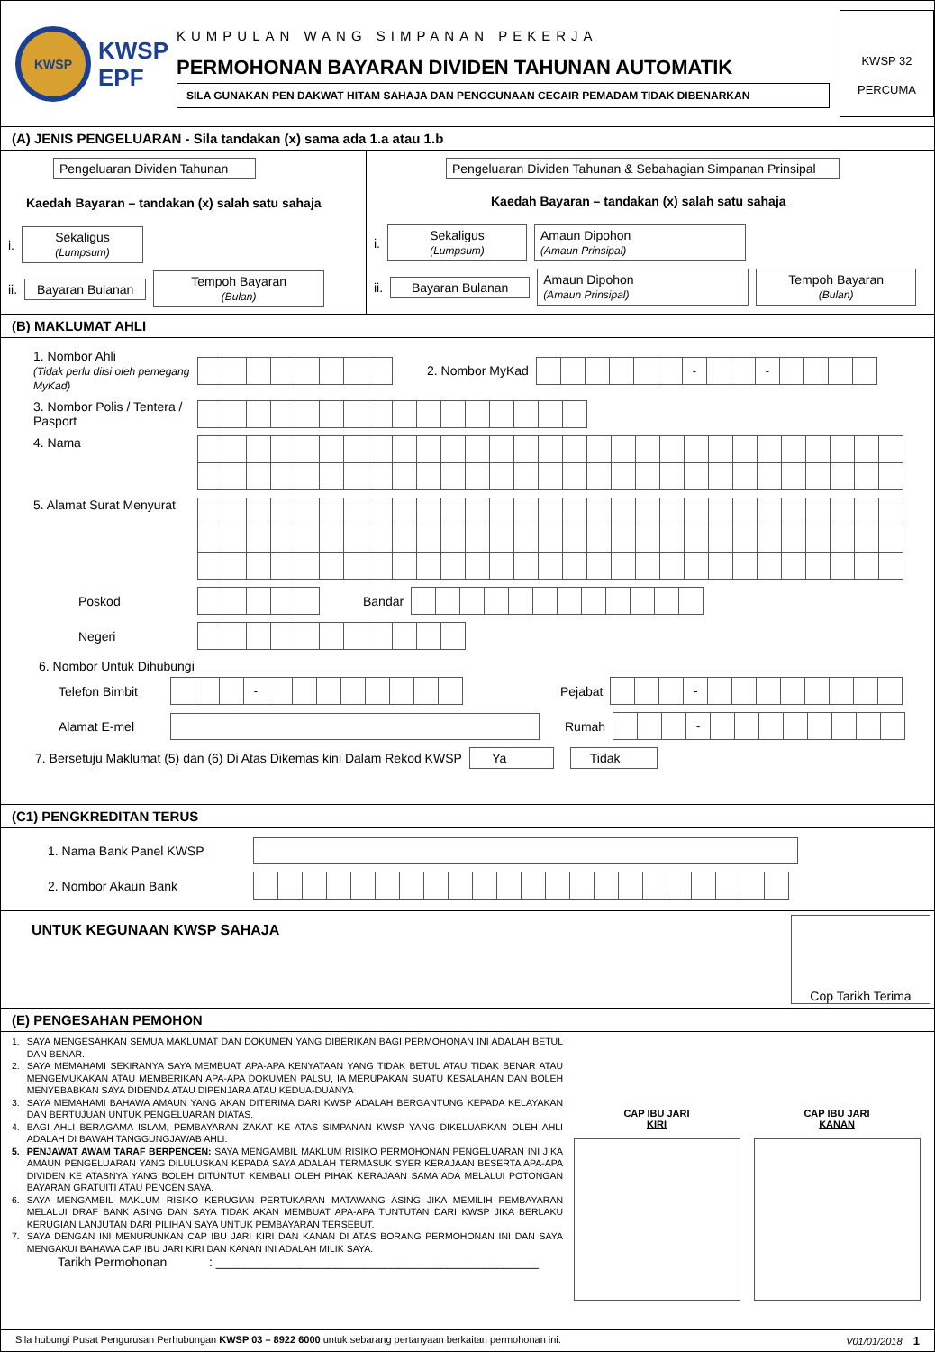KWSP
KWSP
EPF
KUMPULAN WANG SIMPANAN PEKERJA
PERMOHONAN BAYARAN DIVIDEN TAHUNAN AUTOMATIK
SILA GUNAKAN PEN DAKWAT HITAM SAHAJA DAN PENGGUNAAN CECAIR PEMADAM TIDAK DIBENARKAN
KWSP 32
PERCUMA
(A) JENIS PENGELUARAN - Sila tandakan (x) sama ada 1.a atau 1.b
Pengeluaran Dividen Tahunan
Kaedah Bayaran – tandakan (x) salah satu sahaja
i. Sekaligus
(Lumpsum)
ii. Bayaran Bulanan Tempoh Bayaran
(Bulan)
Pengeluaran Dividen Tahunan & Sebahagian Simpanan Prinsipal
Kaedah Bayaran – tandakan (x) salah satu sahaja
i. Sekaligus
(Lumpsum) Amaun Dipohon
(Amaun Prinsipal)
ii. Bayaran Bulanan Amaun Dipohon
(Amaun Prinsipal) Tempoh Bayaran
(Bulan)
(B) MAKLUMAT AHLI
1. Nombor Ahli
(Tidak perlu diisi oleh pemegang MyKad)
2. Nombor MyKad
| | | | | | | - | | | - | | | | |
3. Nombor Polis / Tentera / Pasport
4. Nama
5. Alamat Surat Menyurat
Poskod Bandar
Negeri
6. Nombor Untuk Dihubungi
Telefon Bimbit
| | | | - | | | | | | | | |
Pejabat
| | | | - | | | | | | | | |
Alamat E-mel Rumah
| | | | - | | | | | | | | |
7. Bersetuju Maklumat (5) dan (6) Di Atas Dikemas kini Dalam Rekod KWSP Ya Tidak
(C1) PENGKREDITAN TERUS
1. Nama Bank Panel KWSP
2. Nombor Akaun Bank
UNTUK KEGUNAAN KWSP SAHAJA
Cop Tarikh Terima
(E) PENGESAHAN PEMOHON
| 1. | SAYA MENGESAHKAN SEMUA MAKLUMAT DAN DOKUMEN YANG DIBERIKAN BAGI PERMOHONAN INI ADALAH BETUL DAN BENAR. |
| 2. | SAYA MEMAHAMI SEKIRANYA SAYA MEMBUAT APA-APA KENYATAAN YANG TIDAK BETUL ATAU TIDAK BENAR ATAU MENGEMUKAKAN ATAU MEMBERIKAN APA-APA DOKUMEN PALSU, IA MERUPAKAN SUATU KESALAHAN DAN BOLEH MENYEBABKAN SAYA DIDENDA ATAU DIPENJARA ATAU KEDUA-DUANYA |
| 3. | SAYA MEMAHAMI BAHAWA AMAUN YANG AKAN DITERIMA DARI KWSP ADALAH BERGANTUNG KEPADA KELAYAKAN DAN BERTUJUAN UNTUK PENGELUARAN DIATAS. |
| 4. | BAGI AHLI BERAGAMA ISLAM, PEMBAYARAN ZAKAT KE ATAS SIMPANAN KWSP YANG DIKELUARKAN OLEH AHLI ADALAH DI BAWAH TANGGUNGJAWAB AHLI. |
| 5. | PENJAWAT AWAM TARAF BERPENCEN: SAYA MENGAMBIL MAKLUM RISIKO PERMOHONAN PENGELUARAN INI JIKA AMAUN PENGELUARAN YANG DILULUSKAN KEPADA SAYA ADALAH TERMASUK SYER KERAJAAN BESERTA APA-APA DIVIDEN KE ATASNYA YANG BOLEH DITUNTUT KEMBALI OLEH PIHAK KERAJAAN SAMA ADA MELALUI POTONGAN BAYARAN GRATUITI ATAU PENCEN SAYA. |
| 6. | SAYA MENGAMBIL MAKLUM RISIKO KERUGIAN PERTUKARAN MATAWANG ASING JIKA MEMILIH PEMBAYARAN MELALUI DRAF BANK ASING DAN SAYA TIDAK AKAN MEMBUAT APA-APA TUNTUTAN DARI KWSP JIKA BERLAKU KERUGIAN LANJUTAN DARI PILIHAN SAYA UNTUK PEMBAYARAN TERSEBUT. |
| 7. | SAYA DENGAN INI MENURUNKAN CAP IBU JARI KIRI DAN KANAN DI ATAS BORANG PERMOHONAN INI DAN SAYA MENGAKUI BAHAWA CAP IBU JARI KIRI DAN KANAN INI ADALAH MILIK SAYA. |
Tarikh Permohonan : ______________________________________________
CAP IBU JARI
KIRI
CAP IBU JARI
KANAN
Sila hubungi Pusat Pengurusan Perhubungan KWSP 03 – 8922 6000 untuk sebarang pertanyaan berkaitan permohonan ini. V01/01/2018 1